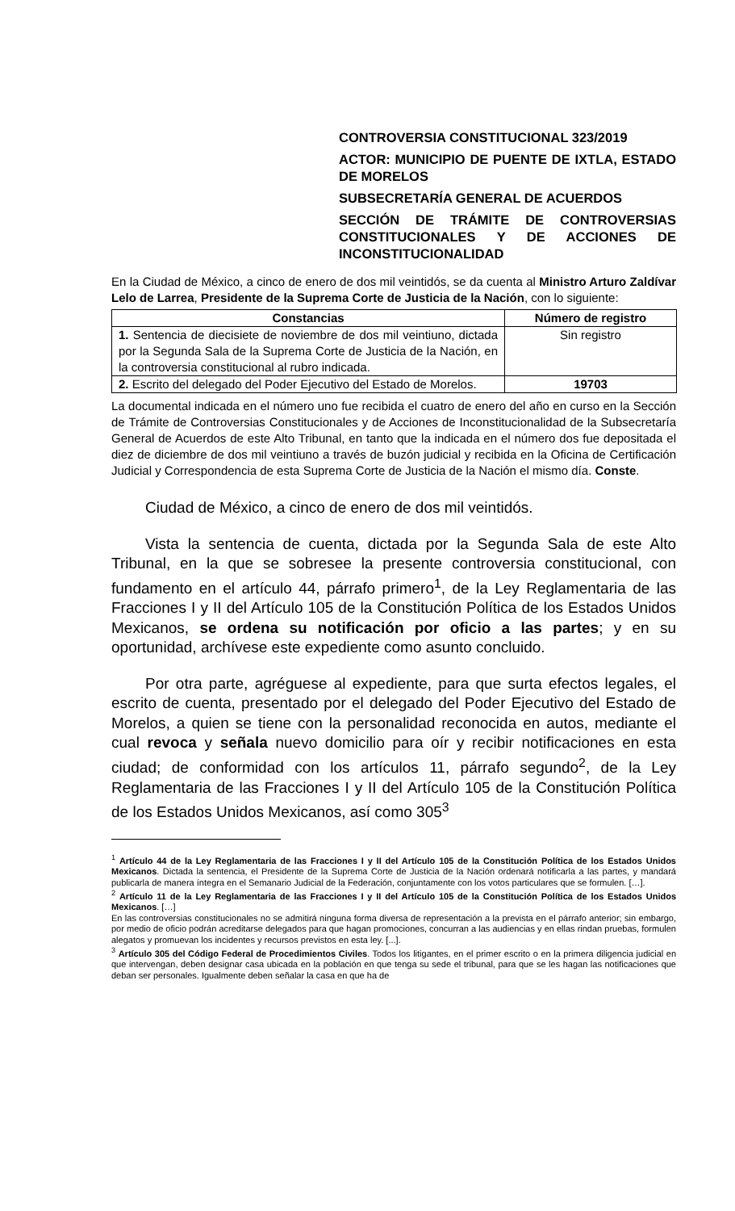CONTROVERSIA CONSTITUCIONAL 323/2019
ACTOR: MUNICIPIO DE PUENTE DE IXTLA, ESTADO DE MORELOS
SUBSECRETARÍA GENERAL DE ACUERDOS
SECCIÓN DE TRÁMITE DE CONTROVERSIAS CONSTITUCIONALES Y DE ACCIONES DE INCONSTITUCIONALIDAD
En la Ciudad de México, a cinco de enero de dos mil veintidós, se da cuenta al Ministro Arturo Zaldívar Lelo de Larrea, Presidente de la Suprema Corte de Justicia de la Nación, con lo siguiente:
| Constancias | Número de registro |
| --- | --- |
| 1. Sentencia de diecisiete de noviembre de dos mil veintiuno, dictada por la Segunda Sala de la Suprema Corte de Justicia de la Nación, en la controversia constitucional al rubro indicada. | Sin registro |
| 2. Escrito del delegado del Poder Ejecutivo del Estado de Morelos. | 19703 |
La documental indicada en el número uno fue recibida el cuatro de enero del año en curso en la Sección de Trámite de Controversias Constitucionales y de Acciones de Inconstitucionalidad de la Subsecretaría General de Acuerdos de este Alto Tribunal, en tanto que la indicada en el número dos fue depositada el diez de diciembre de dos mil veintiuno a través de buzón judicial y recibida en la Oficina de Certificación Judicial y Correspondencia de esta Suprema Corte de Justicia de la Nación el mismo día. Conste.
Ciudad de México, a cinco de enero de dos mil veintidós.
Vista la sentencia de cuenta, dictada por la Segunda Sala de este Alto Tribunal, en la que se sobresee la presente controversia constitucional, con fundamento en el artículo 44, párrafo primero<sup>1</sup>, de la Ley Reglamentaria de las Fracciones I y II del Artículo 105 de la Constitución Política de los Estados Unidos Mexicanos, se ordena su notificación por oficio a las partes; y en su oportunidad, archívese este expediente como asunto concluido.
Por otra parte, agréguese al expediente, para que surta efectos legales, el escrito de cuenta, presentado por el delegado del Poder Ejecutivo del Estado de Morelos, a quien se tiene con la personalidad reconocida en autos, mediante el cual revoca y señala nuevo domicilio para oír y recibir notificaciones en esta ciudad; de conformidad con los artículos 11, párrafo segundo<sup>2</sup>, de la Ley Reglamentaria de las Fracciones I y II del Artículo 105 de la Constitución Política de los Estados Unidos Mexicanos, así como 305<sup>3</sup>
<sup>1</sup> Artículo 44 de la Ley Reglamentaria de las Fracciones I y II del Artículo 105 de la Constitución Política de los Estados Unidos Mexicanos. Dictada la sentencia, el Presidente de la Suprema Corte de Justicia de la Nación ordenará notificarla a las partes, y mandará publicarla de manera íntegra en el Semanario Judicial de la Federación, conjuntamente con los votos particulares que se formulen. […].
<sup>2</sup> Artículo 11 de la Ley Reglamentaria de las Fracciones I y II del Artículo 105 de la Constitución Política de los Estados Unidos Mexicanos. […]
En las controversias constitucionales no se admitirá ninguna forma diversa de representación a la prevista en el párrafo anterior; sin embargo, por medio de oficio podrán acreditarse delegados para que hagan promociones, concurran a las audiencias y en ellas rindan pruebas, formulen alegatos y promuevan los incidentes y recursos previstos en esta ley. [...].
<sup>3</sup> Artículo 305 del Código Federal de Procedimientos Civiles. Todos los litigantes, en el primer escrito o en la primera diligencia judicial en que intervengan, deben designar casa ubicada en la población en que tenga su sede el tribunal, para que se les hagan las notificaciones que deban ser personales. Igualmente deben señalar la casa en que ha de